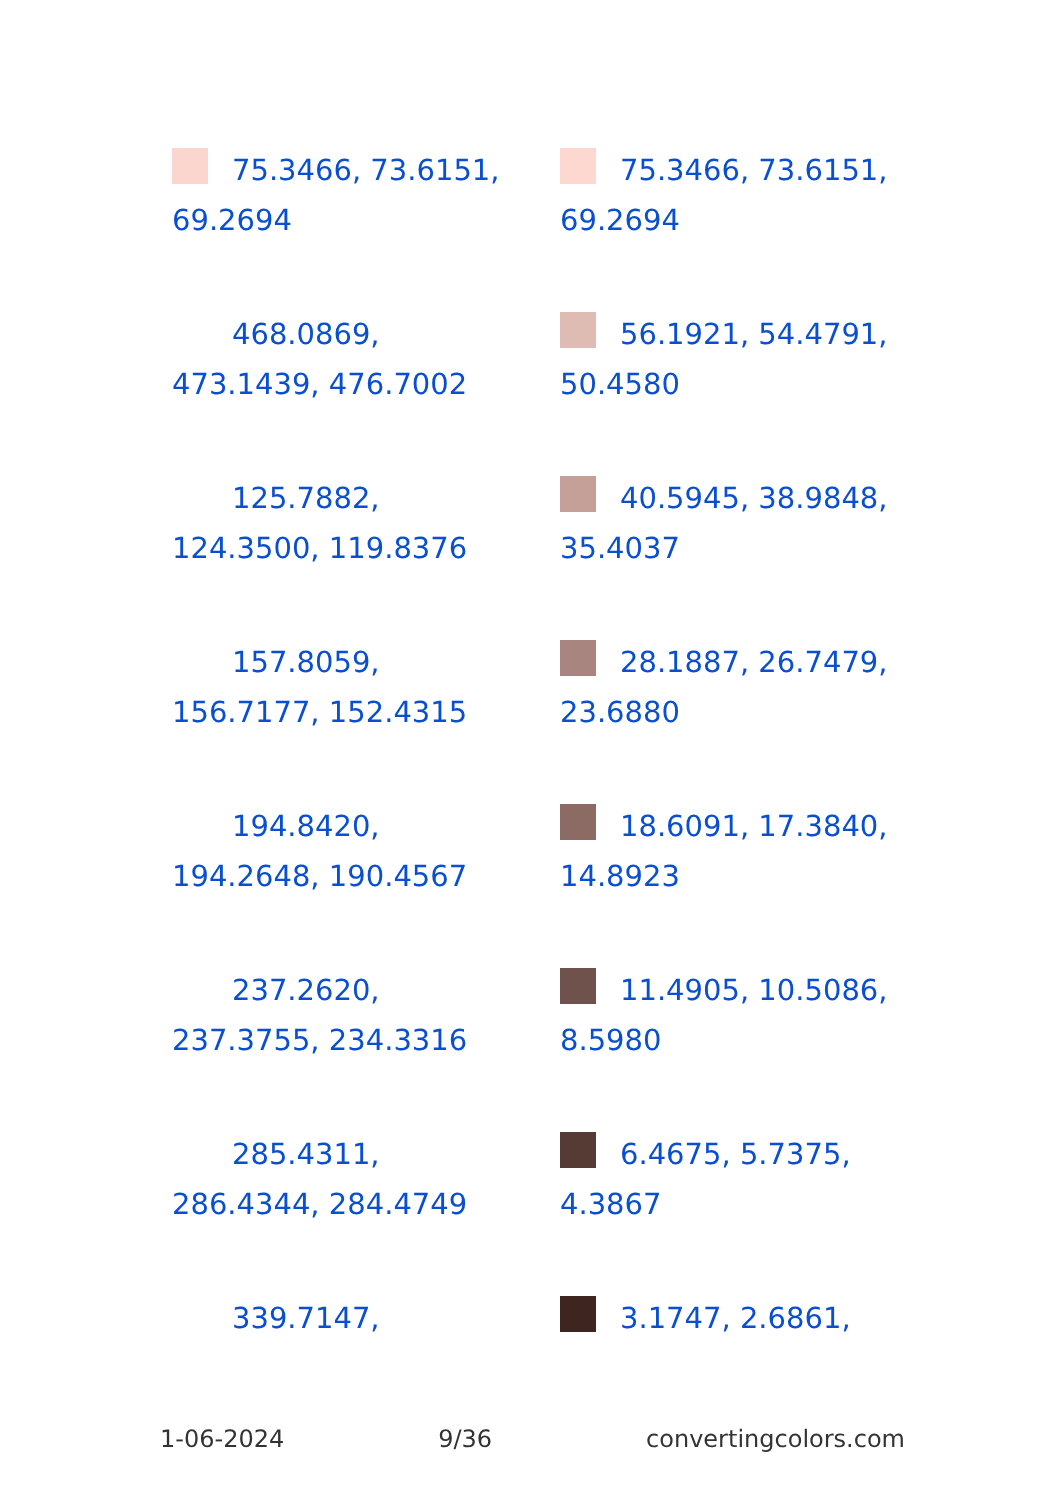75.3466, 73.6151, 69.2694
75.3466, 73.6151, 69.2694
468.0869, 473.1439, 476.7002
56.1921, 54.4791, 50.4580
125.7882, 124.3500, 119.8376
40.5945, 38.9848, 35.4037
157.8059, 156.7177, 152.4315
28.1887, 26.7479, 23.6880
194.8420, 194.2648, 190.4567
18.6091, 17.3840, 14.8923
237.2620, 237.3755, 234.3316
11.4905, 10.5086, 8.5980
285.4311, 286.4344, 284.4749
6.4675, 5.7375, 4.3867
339.7147,
3.1747, 2.6861,
1-06-2024 9/36 convertingcolors.com